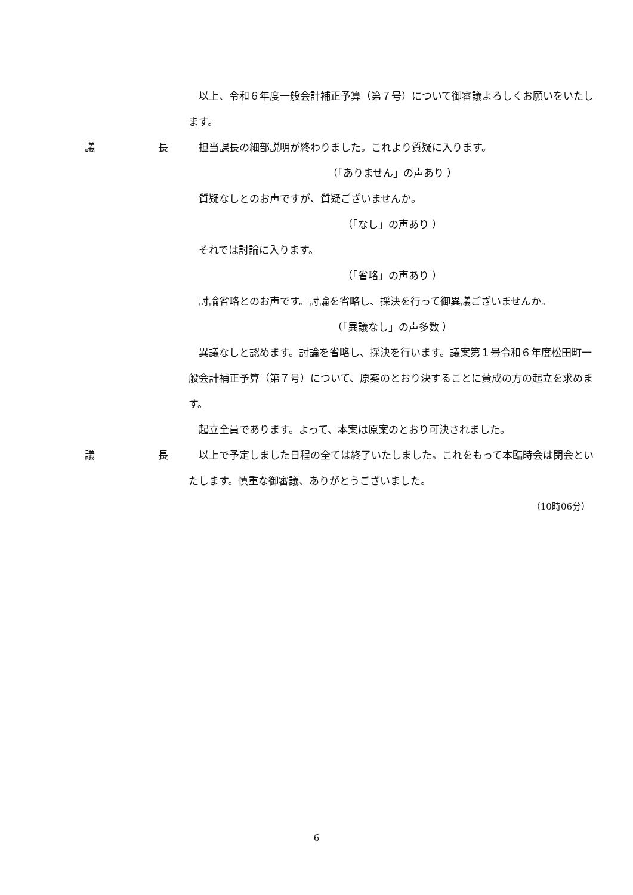以上、令和６年度一般会計補正予算（第７号）について御審議よろしくお願いをいたします。
議 長 担当課長の細部説明が終わりました。これより質疑に入ります。
（「ありません」の声あり ）
質疑なしとのお声ですが、質疑ございませんか。
（「なし」の声あり ）
それでは討論に入ります。
（「省略」の声あり ）
討論省略とのお声です。討論を省略し、採決を行って御異議ございませんか。
（「異議なし」の声多数 ）
異議なしと認めます。討論を省略し、採決を行います。議案第１号令和６年度松田町一般会計補正予算（第７号）について、原案のとおり決することに賛成の方の起立を求めます。
起立全員であります。よって、本案は原案のとおり可決されました。
議 長 以上で予定しました日程の全ては終了いたしました。これをもって本臨時会は閉会といたします。慎重な御審議、ありがとうございました。
（10時06分）
6